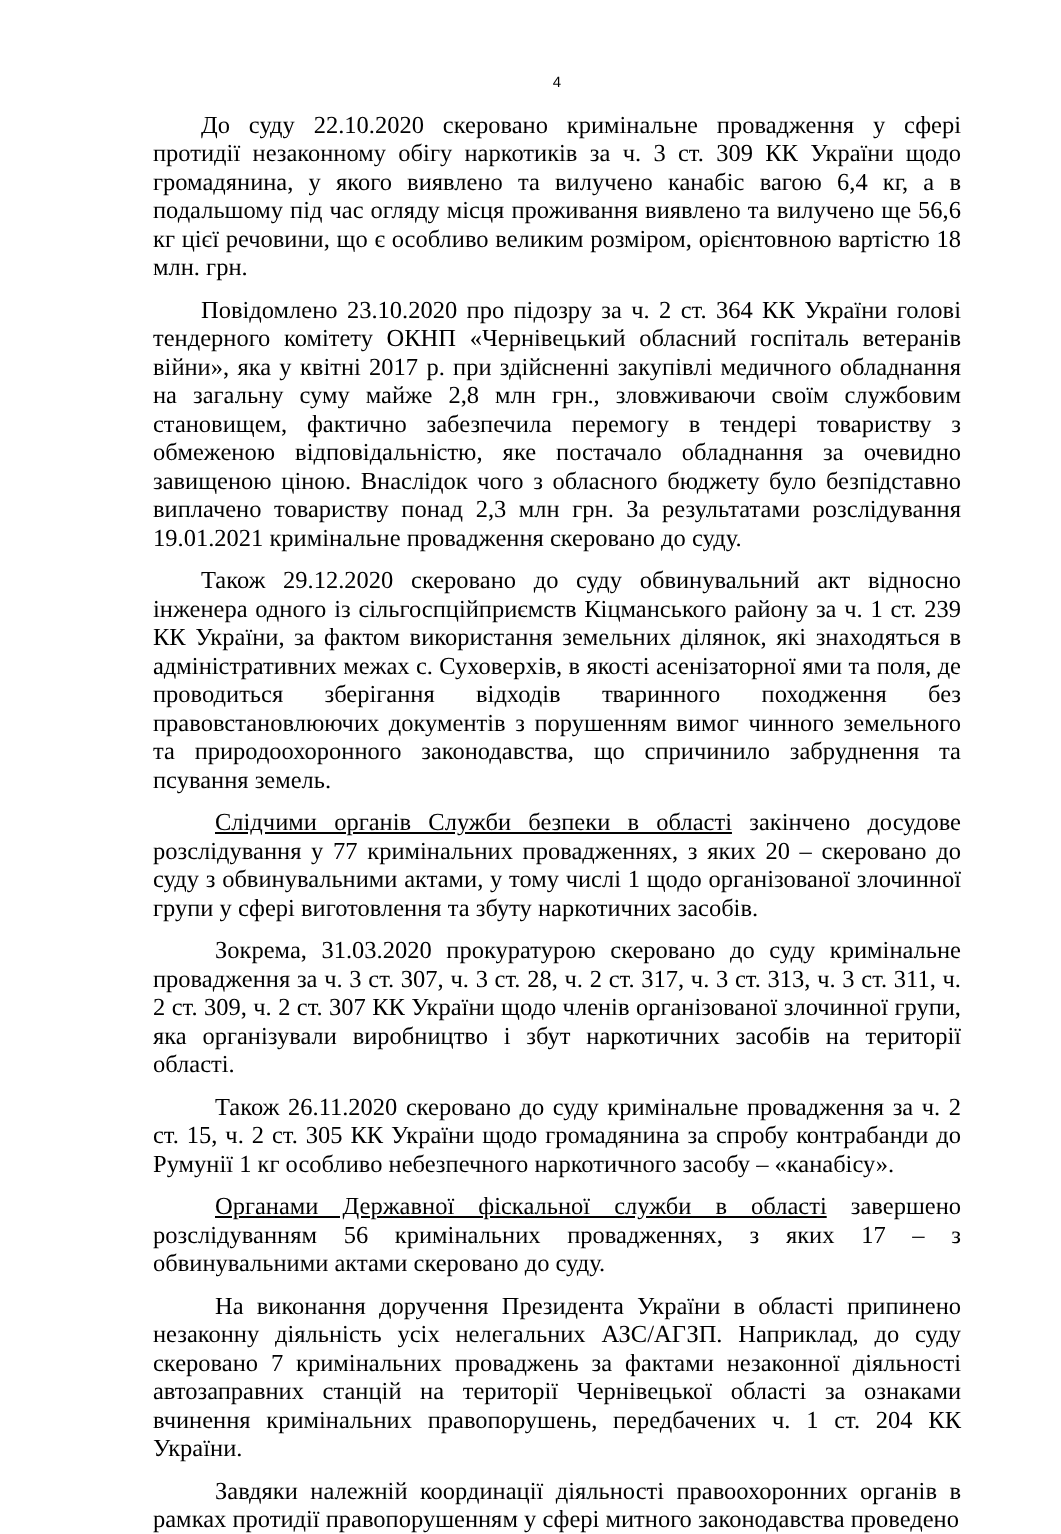4
До суду 22.10.2020 скеровано кримінальне провадження у сфері протидії незаконному обігу наркотиків за ч. 3 ст. 309 КК України щодо громадянина, у якого виявлено та вилучено канабіс вагою 6,4 кг, а в подальшому під час огляду місця проживання виявлено та вилучено ще 56,6 кг цієї речовини, що є особливо великим розміром, орієнтовною вартістю 18 млн. грн.
Повідомлено 23.10.2020 про підозру за ч. 2 ст. 364 КК України голові тендерного комітету ОКНП «Чернівецький обласний госпіталь ветеранів війни», яка у квітні 2017 р. при здійсненні закупівлі медичного обладнання на загальну суму майже 2,8 млн грн., зловживаючи своїм службовим становищем, фактично забезпечила перемогу в тендері товариству з обмеженою відповідальністю, яке постачало обладнання за очевидно завищеною ціною. Внаслідок чого з обласного бюджету було безпідставно виплачено товариству понад 2,3 млн грн. За результатами розслідування 19.01.2021 кримінальне провадження скеровано до суду.
Також 29.12.2020 скеровано до суду обвинувальний акт відносно інженера одного із сільгоспційприємств Кіцманського району за ч. 1 ст. 239 КК України, за фактом використання земельних ділянок, які знаходяться в адміністративних межах с. Суховерхів, в якості асенізаторної ями та поля, де проводиться зберігання відходів тваринного походження без правовстановлюючих документів з порушенням вимог чинного земельного та природоохоронного законодавства, що спричинило забруднення та псування земель.
Слідчими органів Служби безпеки в області закінчено досудове розслідування у 77 кримінальних провадженнях, з яких 20 – скеровано до суду з обвинувальними актами, у тому числі 1 щодо організованої злочинної групи у сфері виготовлення та збуту наркотичних засобів.
Зокрема, 31.03.2020 прокуратурою скеровано до суду кримінальне провадження за ч. 3 ст. 307, ч. 3 ст. 28, ч. 2 ст. 317, ч. 3 ст. 313, ч. 3 ст. 311, ч. 2 ст. 309, ч. 2 ст. 307 КК України щодо членів організованої злочинної групи, яка організували виробництво і збут наркотичних засобів на території області.
Також 26.11.2020 скеровано до суду кримінальне провадження за ч. 2 ст. 15, ч. 2 ст. 305 КК України щодо громадянина за спробу контрабанди до Румунії 1 кг особливо небезпечного наркотичного засобу – «канабісу».
Органами Державної фіскальної служби в області завершено розслідуванням 56 кримінальних провадженнях, з яких 17 – з обвинувальними актами скеровано до суду.
На виконання доручення Президента України в області припинено незаконну діяльність усіх нелегальних АЗС/АГЗП. Наприклад, до суду скеровано 7 кримінальних проваджень за фактами незаконної діяльності автозаправних станцій на території Чернівецької області за ознаками вчинення кримінальних правопорушень, передбачених ч. 1 ст. 204 КК України.
Завдяки належній координації діяльності правоохоронних органів в рамках протидії правопорушенням у сфері митного законодавства проведено